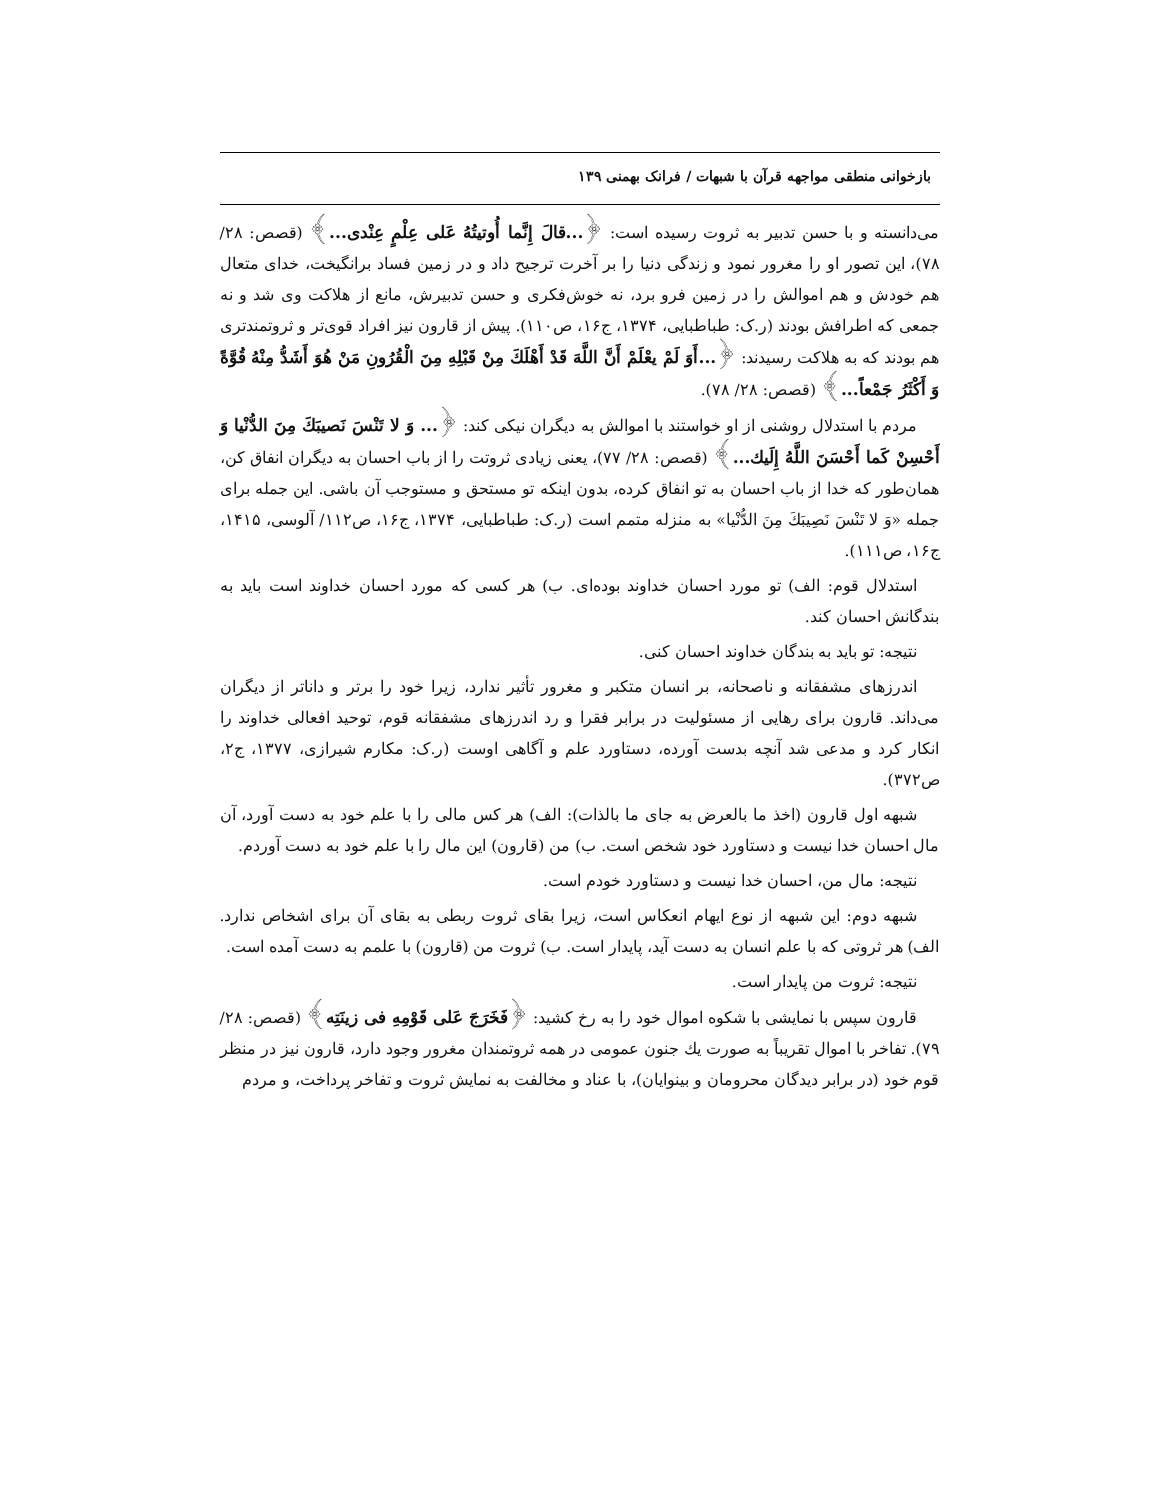بازخوانی منطقی مواجهه قرآن با شبهات / فرانک بهمنی ۱۳۹
می‌دانسته و با حسن تدبیر به ثروت رسیده است: ﴿...قالَ إِنَّما أُوتیتُهُ عَلى عِلْمٍ عِنْدی...﴾ (قصص: ۲۸/ ۷۸)، این تصور او را مغرور نمود و زندگی دنیا را بر آخرت ترجیح داد و در زمین فساد برانگیخت، خدای متعال هم خودش و هم اموالش را در زمین فرو برد، نه خوش‌فکری و حسن تدبیرش، مانع از هلاکت وی شد و نه جمعی که اطرافش بودند (ر.ک: طباطبایی، ۱۳۷۴، ج۱۶، ص۱۱۰). پیش از قارون نیز افراد قوی‌تر و ثروتمندتری هم بودند که به هلاکت رسیدند: ﴿...أَوَ لَمْ یعْلَمْ أَنَّ اللَّهَ قَدْ أَهْلَكَ مِنْ قَبْلِهِ مِنَ الْقُرُونِ مَنْ هُوَ أَشَدُّ مِنْهُ قُوَّةً وَ أَكْثَرُ جَمْعاً...﴾ (قصص: ۲۸/ ۷۸).
مردم با استدلال روشنی از او خواستند با اموالش به دیگران نیکی کند: ﴿... وَ لا تَنْسَ نَصیبَكَ مِنَ الدُّنْیا وَ أَحْسِنْ كَما أَحْسَنَ اللَّهُ إِلَیك...﴾ (قصص: ۲۸/ ۷۷)، یعنی زیادی ثروتت را از باب احسان به دیگران انفاق کن، همان‌طور که خدا از باب احسان به تو انفاق کرده، بدون اینکه تو مستحق و مستوجب آن باشی. این جمله برای جمله «وَ لا تَنْسَ نَصِیبَكَ مِنَ الدُّنْیا» به منزله متمم است (ر.ک: طباطبایی، ۱۳۷۴، ج۱۶، ص۱۱۲/ آلوسی، ۱۴۱۵، ج۱۶، ص۱۱۱).
استدلال قوم: الف) تو مورد احسان خداوند بوده‌ای. ب) هر کسی که مورد احسان خداوند است باید به بندگانش احسان کند.
نتیجه: تو باید به بندگان خداوند احسان کنی.
اندرزهای مشفقانه و ناصحانه، بر انسان متکبر و مغرور تأثیر ندارد، زیرا خود را برتر و داناتر از دیگران می‌داند. قارون برای رهایی از مسئولیت در برابر فقرا و رد اندرزهای مشفقانه قوم، توحید افعالی خداوند را انکار کرد و مدعی شد آنچه بدست آورده، دستاورد علم و آگاهی اوست (ر.ک: مکارم شیرازی، ۱۳۷۷، ج۲، ص۳۷۲).
شبهه اول قارون (اخذ ما بالعرض به جای ما بالذات): الف) هر کس مالی را با علم خود به دست آورد، آن مال احسان خدا نیست و دستاورد خود شخص است. ب) من (قارون) این مال را با علم خود به دست آوردم.
نتیجه: مال من، احسان خدا نیست و دستاورد خودم است.
شبهه دوم: این شبهه از نوع ایهام انعکاس است، زیرا بقای ثروت ربطی به بقای آن برای اشخاص ندارد. الف) هر ثروتی که با علم انسان به دست آید، پایدار است. ب) ثروت من (قارون) با علمم به دست آمده است.
نتیجه: ثروت من پایدار است.
قارون سپس با نمایشی با شکوه اموال خود را به رخ کشید: ﴿فَخَرَجَ عَلى قَوْمِهِ فی زینَتِه﴾ (قصص: ۲۸/ ۷۹). تفاخر با اموال تقریباً به صورت یك جنون عمومی در همه ثروتمندان مغرور وجود دارد، قارون نیز در منظر قوم خود (در برابر دیدگان محرومان و بینوایان)، با عناد و مخالفت به نمایش ثروت و تفاخر پرداخت، و مردم